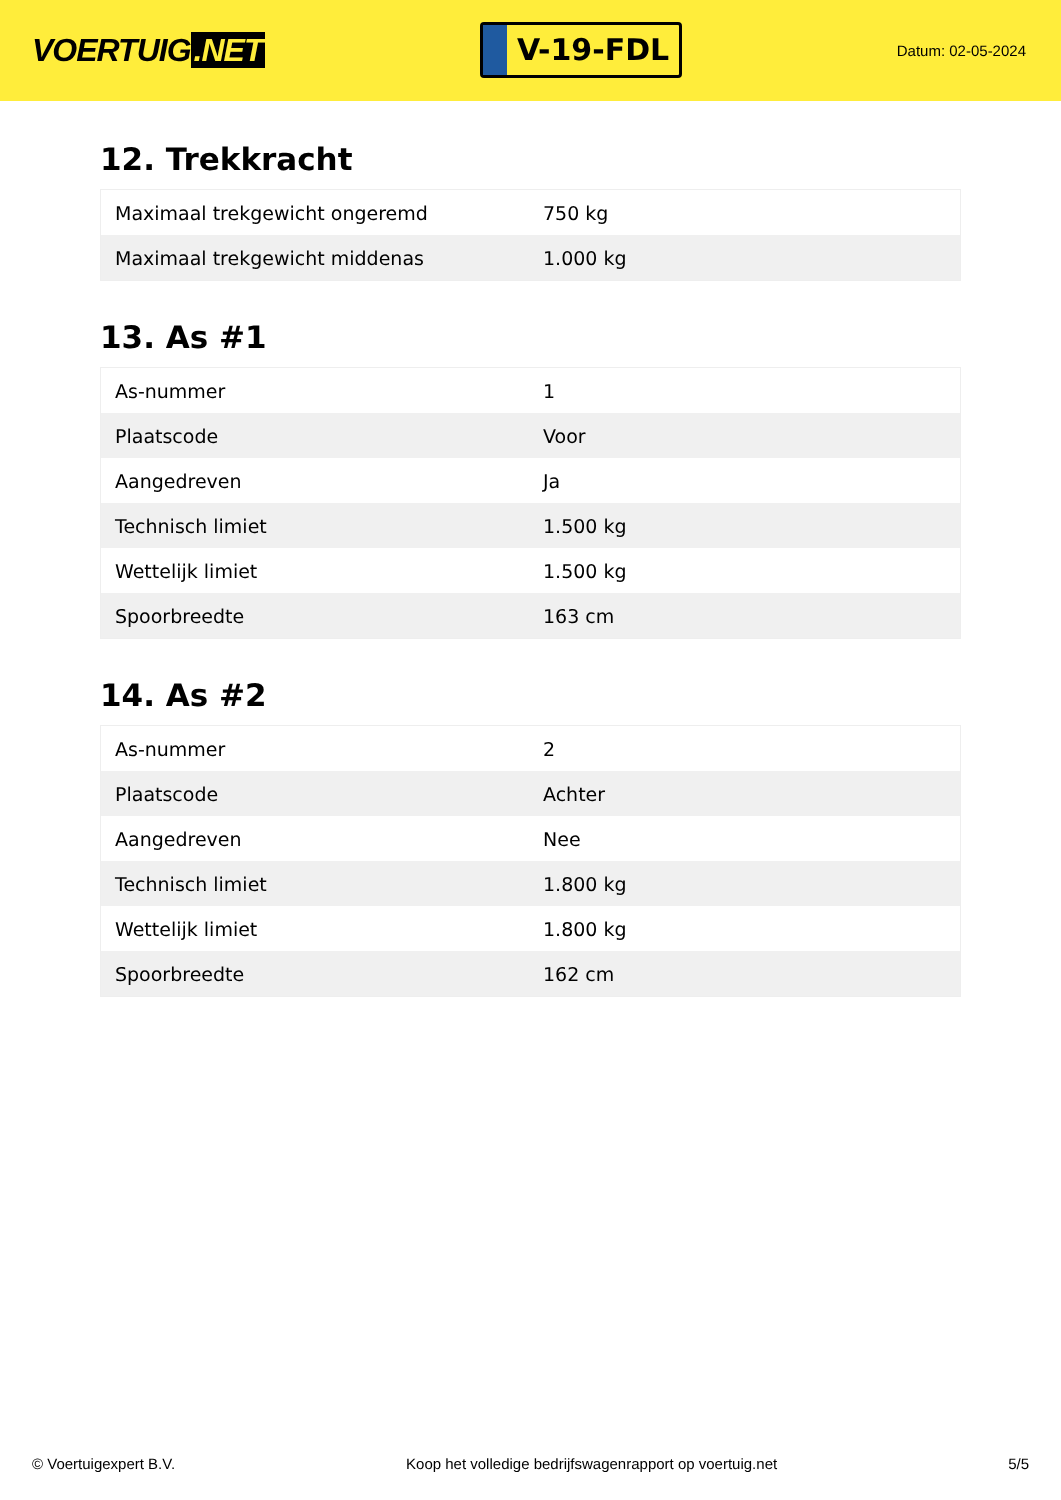VOERTUIG.NET
V-19-FDL
Datum: 02-05-2024
12. Trekkracht
| Maximaal trekgewicht ongeremd | 750 kg |
| Maximaal trekgewicht middenas | 1.000 kg |
13. As #1
| As-nummer | 1 |
| Plaatscode | Voor |
| Aangedreven | Ja |
| Technisch limiet | 1.500 kg |
| Wettelijk limiet | 1.500 kg |
| Spoorbreedte | 163 cm |
14. As #2
| As-nummer | 2 |
| Plaatscode | Achter |
| Aangedreven | Nee |
| Technisch limiet | 1.800 kg |
| Wettelijk limiet | 1.800 kg |
| Spoorbreedte | 162 cm |
© Voertuigexpert B.V. Koop het volledige bedrijfswagenrapport op voertuig.net 5/5